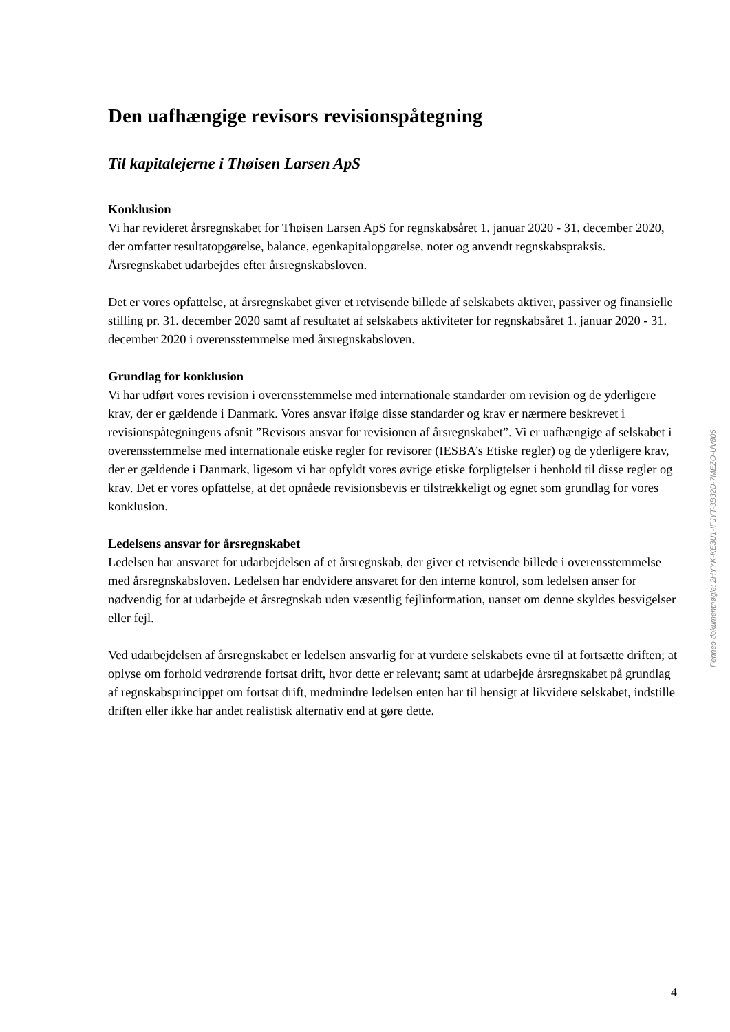Den uafhængige revisors revisionspåtegning
Til kapitalejerne i Thøisen Larsen ApS
Konklusion
Vi har revideret årsregnskabet for Thøisen Larsen ApS for regnskabsåret 1. januar 2020 - 31. december 2020, der omfatter resultatopgørelse, balance, egenkapitalopgørelse, noter og anvendt regnskabspraksis. Årsregnskabet udarbejdes efter årsregnskabsloven.
Det er vores opfattelse, at årsregnskabet giver et retvisende billede af selskabets aktiver, passiver og finansielle stilling pr. 31. december 2020 samt af resultatet af selskabets aktiviteter for regnskabsåret 1. januar 2020 - 31. december 2020 i overensstemmelse med årsregnskabsloven.
Grundlag for konklusion
Vi har udført vores revision i overensstemmelse med internationale standarder om revision og de yderligere krav, der er gældende i Danmark. Vores ansvar ifølge disse standarder og krav er nærmere beskrevet i revisionspåtegningens afsnit ”Revisors ansvar for revisionen af årsregnskabet”. Vi er uafhængige af selskabet i overensstemmelse med internationale etiske regler for revisorer (IESBA’s Etiske regler) og de yderligere krav, der er gældende i Danmark, ligesom vi har opfyldt vores øvrige etiske forpligtelser i henhold til disse regler og krav. Det er vores opfattelse, at det opnåede revisionsbevis er tilstrækkeligt og egnet som grundlag for vores konklusion.
Ledelsens ansvar for årsregnskabet
Ledelsen har ansvaret for udarbejdelsen af et årsregnskab, der giver et retvisende billede i overensstemmelse med årsregnskabsloven. Ledelsen har endvidere ansvaret for den interne kontrol, som ledelsen anser for nødvendig for at udarbejde et årsregnskab uden væsentlig fejlinformation, uanset om denne skyldes besvigelser eller fejl.
Ved udarbejdelsen af årsregnskabet er ledelsen ansvarlig for at vurdere selskabets evne til at fortsætte driften; at oplyse om forhold vedrørende fortsat drift, hvor dette er relevant; samt at udarbejde årsregnskabet på grundlag af regnskabsprincippet om fortsat drift, medmindre ledelsen enten har til hensigt at likvidere selskabet, indstille driften eller ikke har andet realistisk alternativ end at gøre dette.
Penneo dokumentnøgle: 2HYYK-KE3U1-IFJYT-3B32D-7MEZO-UV806
4